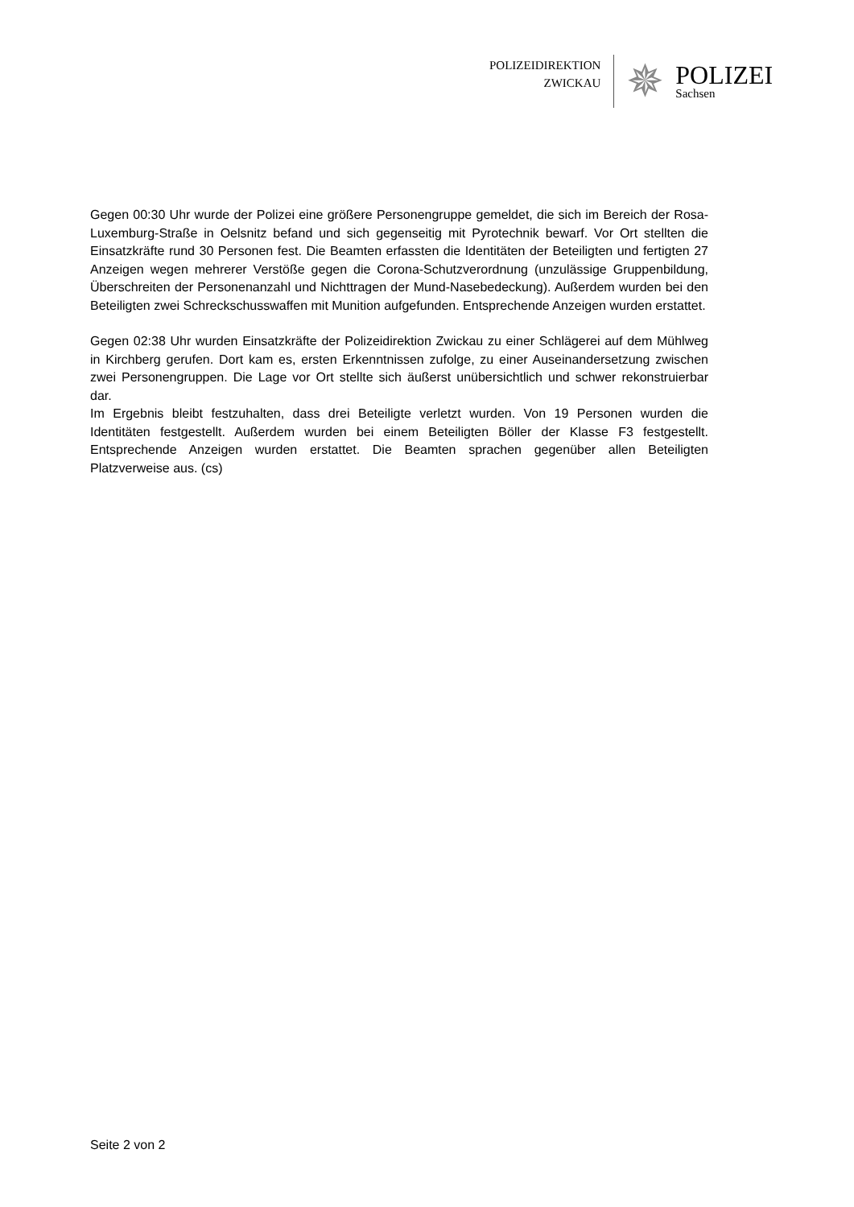POLIZEIDIREKTION
ZWICKAU
✵
POLIZEI
Sachsen
Gegen 00:30 Uhr wurde der Polizei eine größere Personengruppe gemeldet, die sich im Bereich der Rosa-Luxemburg-Straße in Oelsnitz befand und sich gegenseitig mit Pyrotechnik bewarf. Vor Ort stellten die Einsatzkräfte rund 30 Personen fest. Die Beamten erfassten die Identitäten der Beteiligten und fertigten 27 Anzeigen wegen mehrerer Verstöße gegen die Corona-Schutzverordnung (unzulässige Gruppenbildung, Überschreiten der Personenanzahl und Nichttragen der Mund-Nasebedeckung). Außerdem wurden bei den Beteiligten zwei Schreckschusswaffen mit Munition aufgefunden. Entsprechende Anzeigen wurden erstattet.
Gegen 02:38 Uhr wurden Einsatzkräfte der Polizeidirektion Zwickau zu einer Schlägerei auf dem Mühlweg in Kirchberg gerufen. Dort kam es, ersten Erkenntnissen zufolge, zu einer Auseinandersetzung zwischen zwei Personengruppen. Die Lage vor Ort stellte sich äußerst unübersichtlich und schwer rekonstruierbar dar.
Im Ergebnis bleibt festzuhalten, dass drei Beteiligte verletzt wurden. Von 19 Personen wurden die Identitäten festgestellt. Außerdem wurden bei einem Beteiligten Böller der Klasse F3 festgestellt. Entsprechende Anzeigen wurden erstattet. Die Beamten sprachen gegenüber allen Beteiligten Platzverweise aus. (cs)
Seite 2 von 2